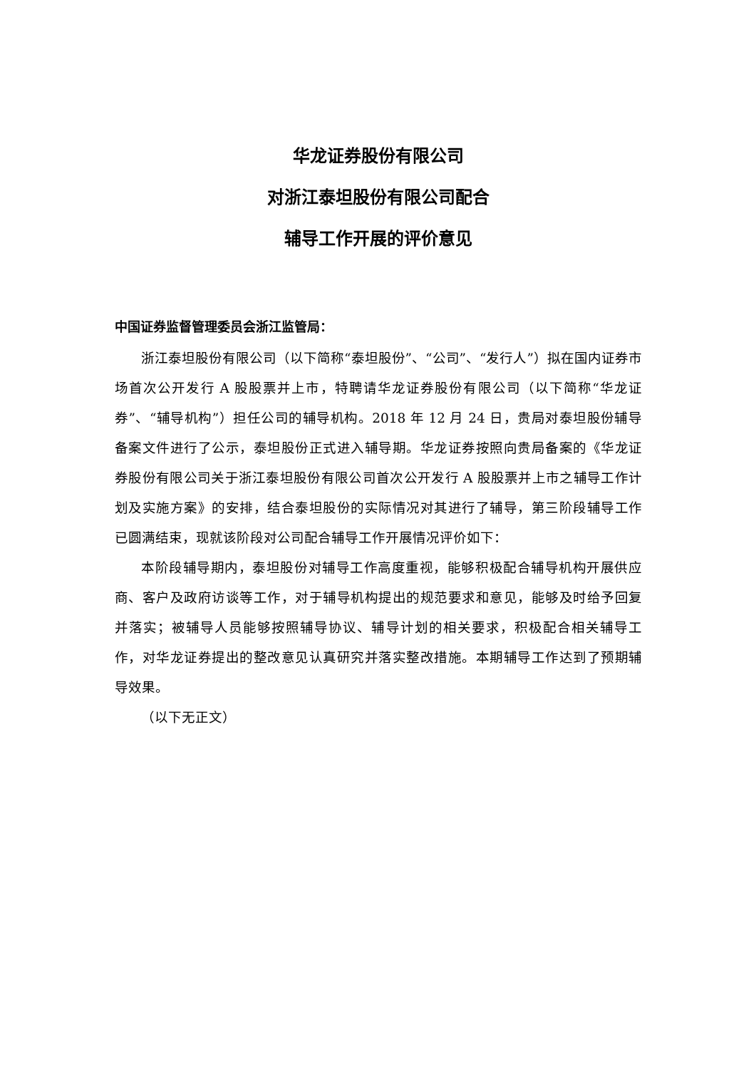华龙证券股份有限公司
对浙江泰坦股份有限公司配合
辅导工作开展的评价意见
中国证券监督管理委员会浙江监管局：
浙江泰坦股份有限公司（以下简称“泰坦股份”、“公司”、“发行人”）拟在国内证券市场首次公开发行 A 股股票并上市，特聘请华龙证券股份有限公司（以下简称“华龙证券”、“辅导机构”）担任公司的辅导机构。2018 年 12 月 24 日，贵局对泰坦股份辅导备案文件进行了公示，泰坦股份正式进入辅导期。华龙证券按照向贵局备案的《华龙证券股份有限公司关于浙江泰坦股份有限公司首次公开发行 A 股股票并上市之辅导工作计划及实施方案》的安排，结合泰坦股份的实际情况对其进行了辅导，第三阶段辅导工作已圆满结束，现就该阶段对公司配合辅导工作开展情况评价如下：
本阶段辅导期内，泰坦股份对辅导工作高度重视，能够积极配合辅导机构开展供应商、客户及政府访谈等工作，对于辅导机构提出的规范要求和意见，能够及时给予回复并落实；被辅导人员能够按照辅导协议、辅导计划的相关要求，积极配合相关辅导工作，对华龙证券提出的整改意见认真研究并落实整改措施。本期辅导工作达到了预期辅导效果。
（以下无正文）